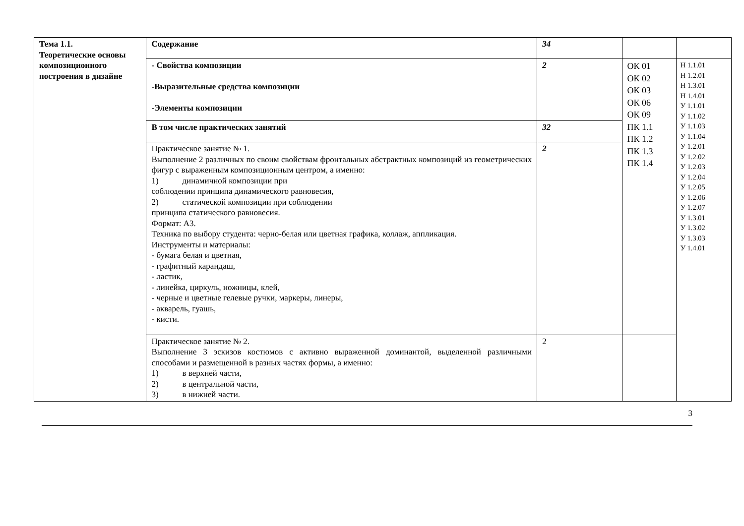| Тема 1.1. Теоретические основы композиционного построения в дизайне | Содержание | 34 | | |
| | - Свойства композиции -Выразительные средства композиции -Элементы композиции | 2 | ОК 01 ОК 02 ОК 03 ОК 06 ОК 09 ПК 1.1 ПК 1.2 ПК 1.3 ПК 1.4 | Н 1.1.01 Н 1.2.01 Н 1.3.01 Н 1.4.01 У 1.1.01 У 1.1.02 У 1.1.03 У 1.1.04 У 1.2.01 У 1.2.02 У 1.2.03 У 1.2.04 У 1.2.05 У 1.2.06 У 1.2.07 У 1.3.01 У 1.3.02 У 1.3.03 У 1.4.01 |
| | В том числе практических занятий | 32 | | |
| | Практическое занятие № 1. Выполнение 2 различных по своим свойствам фронтальных абстрактных композиций из геометрических фигур с выраженным композиционным центром, а именно: 1) динамичной композиции при соблюдении принципа динамического равновесия, 2) статической композиции при соблюдении принципа статического равновесия. Формат: А3. Техника по выбору студента: черно-белая или цветная графика, коллаж, аппликация. Инструменты и материалы: - бумага белая и цветная, - графитный карандаш, - ластик, - линейка, циркуль, ножницы, клей, - черные и цветные гелевые ручки, маркеры, линеры, - акварель, гуашь, - кисти. | 2 | | |
| | Практическое занятие № 2. Выполнение 3 эскизов костюмов с активно выраженной доминантой, выделенной различными способами и размещенной в разных частях формы, а именно: 1) в верхней части, 2) в центральной части, 3) в нижней части. | 2 | | |
3